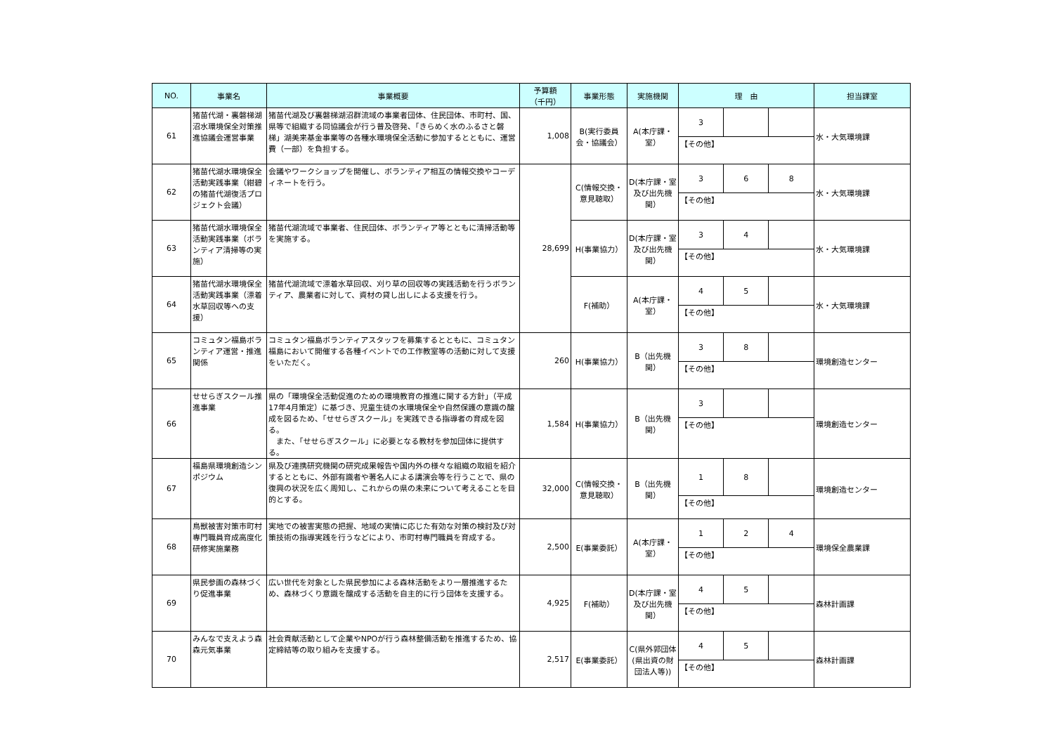| NO. | 事業名 | 事業概要 | 予算額 （千円） | 事業形態 | 実施機関 | 理 由 | | | 担当課室 |
| --- | --- | --- | --- | --- | --- | --- | --- | --- | --- |
| 61 | 猪苗代湖・裏磐梯湖沼水環境保全対策推進協議会運営事業 | 猪苗代湖及び裏磐梯湖沼群流域の事業者団体、住民団体、市町村、国、県等で組織する同協議会が行う普及啓発、「きらめく水のふるさと磐梯」湖美来基金事業等の各種水環境保全活動に参加するとともに、運営費（一部）を負担する。 | 1,008 | B(実行委員会・協議会） | A(本庁課・室） | 3 | | | 水・大気環境課 |
| | | | | | | 【その他】 | | | |
| 62 | 猪苗代湖水環境保全活動実践事業（紺碧の猪苗代湖復活プロジェクト会議） | 会議やワークショップを開催し、ボランティア相互の情報交換やコーディネートを行う。 | 28,699 | C(情報交換・意見聴取） | D(本庁課・室及び出先機関） | 3 | 6 | 8 | 水・大気環境課 |
| | | | | | | 【その他】 | | | |
| 63 | 猪苗代湖水環境保全活動実践事業（ボランティア清掃等の実施） | 猪苗代湖流域で事業者、住民団体、ボランティア等とともに清掃活動等を実施する。 | | H(事業協力） | D(本庁課・室及び出先機関） | 3 | 4 | | 水・大気環境課 |
| | | | | | | 【その他】 | | | |
| 64 | 猪苗代湖水環境保全活動実践事業（漂着水草回収等への支援） | 猪苗代湖流域で漂着水草回収、刈り草の回収等の実践活動を行うボランティア、農業者に対して、資材の貸し出しによる支援を行う。 | | F(補助） | A(本庁課・室） | 4 | 5 | | 水・大気環境課 |
| | | | | | | 【その他】 | | | |
| 65 | コミュタン福島ボランティア運営・推進関係 | コミュタン福島ボランティアスタッフを募集するとともに、コミュタン福島において開催する各種イベントでの工作教室等の活動に対して支援をいただく。 | 260 | H(事業協力） | B（出先機関） | 3 | 8 | | 環境創造センター |
| | | | | | | 【その他】 | | | |
| 66 | せせらぎスクール推進事業 | 県の「環境保全活動促進のための環境教育の推進に関する方針」（平成17年4月策定）に基づき、児童生徒の水環境保全や自然保護の意識の醸成を図るため、「せせらぎスクール」を実践できる指導者の育成を図る。 また、「せせらぎスクール」に必要となる教材を参加団体に提供する。 | 1,584 | H(事業協力） | B（出先機関） | 3 | | | 環境創造センター |
| | | | | | | 【その他】 | | | |
| 67 | 福島県環境創造シンポジウム | 県及び連携研究機関の研究成果報告や国内外の様々な組織の取組を紹介するとともに、外部有識者や著名人による講演会等を行うことで、県の復興の状況を広く周知し、これからの県の未来について考えることを目的とする。 | 32,000 | C(情報交換・意見聴取） | B（出先機関） | 1 | 8 | | 環境創造センター |
| | | | | | | 【その他】 | | | |
| 68 | 鳥獣被害対策市町村専門職員育成高度化研修実施業務 | 実地での被害実態の把握、地域の実情に応じた有効な対策の検討及び対策技術の指導実践を行うなどにより、市町村専門職員を育成する。 | 2,500 | E(事業委託） | A(本庁課・室） | 1 | 2 | 4 | 環境保全農業課 |
| | | | | | | 【その他】 | | | |
| 69 | 県民参画の森林づくり促進事業 | 広い世代を対象とした県民参加による森林活動をより一層推進するため、森林づくり意識を醸成する活動を自主的に行う団体を支援する。 | 4,925 | F(補助） | D(本庁課・室及び出先機関） | 4 | 5 | | 森林計画課 |
| | | | | | | 【その他】 | | | |
| 70 | みんなで支えよう森森元気事業 | 社会貢献活動として企業やNPOが行う森林整備活動を推進するため、協定締結等の取り組みを支援する。 | 2,517 | E(事業委託） | C(県外郭団体(県出資の財団法人等)) | 4 | 5 | | 森林計画課 |
| | | | | | | 【その他】 | | | |